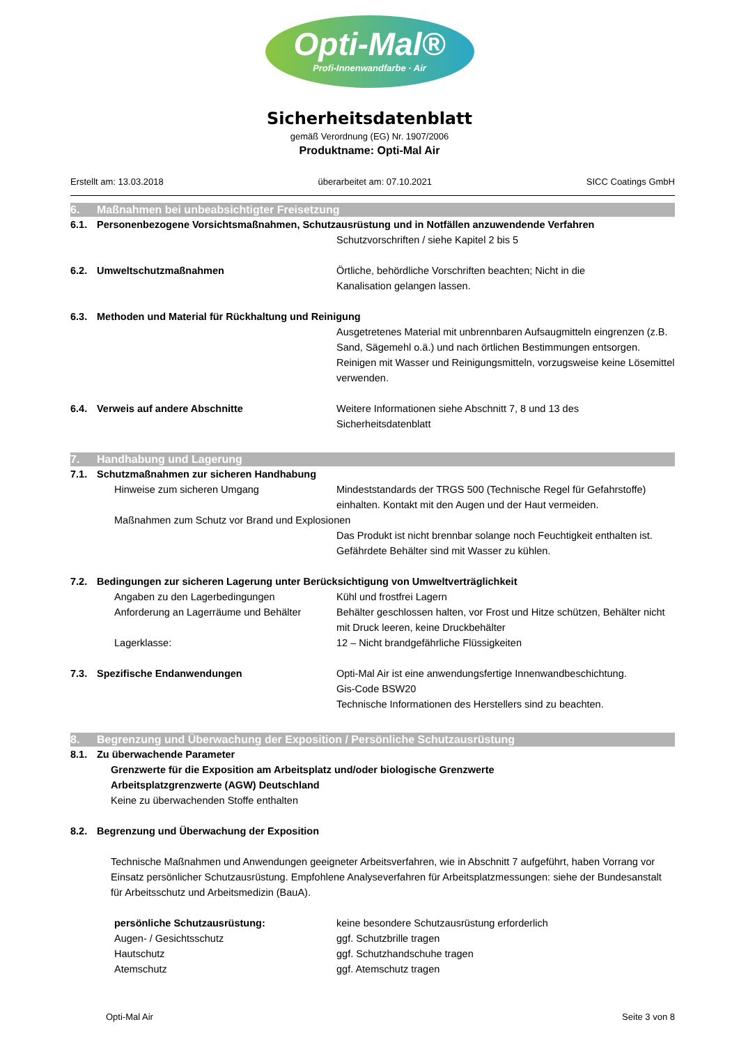Opti-Mal®
Profi-Innenwandfarbe · Air
Sicherheitsdatenblatt
gemäß Verordnung (EG) Nr. 1907/2006
Produktname: Opti-Mal Air
Erstellt am: 13.03.2018 überarbeitet am: 07.10.2021 SICC Coatings GmbH
6. Maßnahmen bei unbeabsichtigter Freisetzung
6.1. Personenbezogene Vorsichtsmaßnahmen, Schutzausrüstung und in Notfällen anzuwendende Verfahren
Schutzvorschriften / siehe Kapitel 2 bis 5
6.2. Umweltschutzmaßnahmen Örtliche, behördliche Vorschriften beachten; Nicht in die
Kanalisation gelangen lassen.
6.3. Methoden und Material für Rückhaltung und Reinigung
Ausgetretenes Material mit unbrennbaren Aufsaugmitteln eingrenzen (z.B. Sand, Sägemehl o.ä.) und nach örtlichen Bestimmungen entsorgen. Reinigen mit Wasser und Reinigungsmitteln, vorzugsweise keine Lösemittel verwenden.
6.4. Verweis auf andere Abschnitte Weitere Informationen siehe Abschnitt 7, 8 und 13 des
Sicherheitsdatenblatt
7. Handhabung und Lagerung
7.1. Schutzmaßnahmen zur sicheren Handhabung
Hinweise zum sicheren Umgang Mindeststandards der TRGS 500 (Technische Regel für Gefahrstoffe) einhalten. Kontakt mit den Augen und der Haut vermeiden.
Maßnahmen zum Schutz vor Brand und Explosionen
Das Produkt ist nicht brennbar solange noch Feuchtigkeit enthalten ist. Gefährdete Behälter sind mit Wasser zu kühlen.
7.2. Bedingungen zur sicheren Lagerung unter Berücksichtigung von Umweltverträglichkeit
Angaben zu den Lagerbedingungen Kühl und frostfrei Lagern
Anforderung an Lagerräume und Behälter
Behälter geschlossen halten, vor Frost und Hitze schützen, Behälter nicht mit Druck leeren, keine Druckbehälter
Lagerklasse: 12 – Nicht brandgefährliche Flüssigkeiten
7.3. Spezifische Endanwendungen Opti-Mal Air ist eine anwendungsfertige Innenwandbeschichtung.
Gis-Code BSW20
Technische Informationen des Herstellers sind zu beachten.
8. Begrenzung und Überwachung der Exposition / Persönliche Schutzausrüstung
8.1. Zu überwachende Parameter
Grenzwerte für die Exposition am Arbeitsplatz und/oder biologische Grenzwerte
Arbeitsplatzgrenzwerte (AGW) Deutschland
Keine zu überwachenden Stoffe enthalten
8.2. Begrenzung und Überwachung der Exposition
Technische Maßnahmen und Anwendungen geeigneter Arbeitsverfahren, wie in Abschnitt 7 aufgeführt, haben Vorrang vor Einsatz persönlicher Schutzausrüstung. Empfohlene Analyseverfahren für Arbeitsplatzmessungen: siehe der Bundesanstalt für Arbeitsschutz und Arbeitsmedizin (BauA).
persönliche Schutzausrüstung: keine besondere Schutzausrüstung erforderlich
Augen- / Gesichtsschutz ggf. Schutzbrille tragen
Hautschutz ggf. Schutzhandschuhe tragen
Atemschutz ggf. Atemschutz tragen
Opti-Mal Air Seite 3 von 8